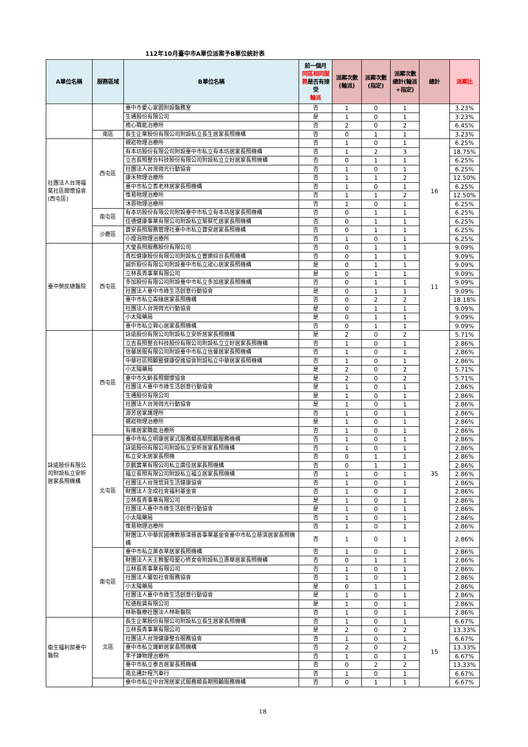112年10月臺中市A單位派案予B單位統計表
| A單位名稱 | 服務區域 | B單位名稱 | 前一個月 同區相同服務 是否有接受 輪派 | 派案次數(輪派) | 派案次數(指定) | 派案次數總計(輪派+指定) | 總計 | 派案比 |
| --- | --- | --- | --- | --- | --- | --- | --- | --- |
| | | 臺中市愛心家園附設醫務室 | 否 | 1 | 0 | 1 | | 3.23% |
| | | 生通股份有限公司 | 是 | 1 | 0 | 1 | | 3.23% |
| | | 癒心職能治療所 | 否 | 2 | 0 | 2 | | 6.45% |
| | 南區 | 長生企業股份有限公司附設私立長生居家長照機構 | 否 | 0 | 1 | 1 | | 3.23% |
| 社團法人台灣福氣社區關懷協會(西屯區) | 西屯區 | 親崧物理治療所 | 否 | 1 | 0 | 1 | 16 | 6.25% |
| | | 有本坊股份有限公司附設臺中市私立有本坊居家長照機構 | 否 | 1 | 2 | 3 | | 18.75% |
| | | 立吉長照整合科技股份有限公司附設私立立好居家長照機構 | 否 | 0 | 1 | 1 | | 6.25% |
| | | 社團法人台灣微光行動協會 | 否 | 1 | 0 | 1 | | 6.25% |
| | | 康禾物理治療所 | 否 | 1 | 1 | 2 | | 12.50% |
| | | 臺中市私立耆老林居家長照機構 | 否 | 1 | 0 | 1 | | 6.25% |
| | | 惟易物理治療所 | 否 | 1 | 1 | 2 | | 12.50% |
| | | 沐恩物理治療所 | 否 | 1 | 0 | 1 | | 6.25% |
| | 南屯區 | 有本坊股份有限公司附設臺中市私立有本坊居家長照機構 | 否 | 0 | 1 | 1 | | 6.25% |
| | | 佳德健康事業有限公司附設私立幫幫忙居家長照機構 | 否 | 0 | 1 | 1 | | 6.25% |
| | 沙鹿區 | 寶安長照服務管理社臺中市私立寶安居家長照機構 | 否 | 0 | 1 | 1 | | 6.25% |
| | | 小燈泡物理治療所 | 否 | 1 | 0 | 1 | | 6.25% |
| 臺中榮民總醫院 | 西屯區 | 大瑩長照服務股份有限公司 | 否 | 0 | 1 | 1 | 11 | 9.09% |
| | | 青松健康股份有限公司附設私立豐樂綜合長照機構 | 否 | 0 | 1 | 1 | | 9.09% |
| | | 誠忻股份有限公司附設臺中市私立宬心居家長照機構 | 是 | 0 | 1 | 1 | | 9.09% |
| | | 立林長青事業有限公司 | 是 | 0 | 1 | 1 | | 9.09% |
| | | 多加股份有限公司附設臺中市私立多加居家長照機構 | 否 | 0 | 1 | 1 | | 9.09% |
| | | 社團法人臺中市綠生活創意行動協會 | 是 | 0 | 1 | 1 | | 9.09% |
| | | 臺中市私立森緣居家長照機構 | 否 | 0 | 2 | 2 | | 18.18% |
| | | 社團法人台灣微光行動協會 | 是 | 0 | 1 | 1 | | 9.09% |
| | | 小太陽藥局 | 是 | 0 | 1 | 1 | | 9.09% |
| | | 臺中市私立舜心居家長照機構 | 否 | 0 | 1 | 1 | | 9.09% |
| 詠遠股份有限公司附設私立安昕居家長照機構 | 西屯區 | 詠遠股份有限公司附設私立安昕居家長照機構 | 是 | 2 | 0 | 2 | 35 | 5.71% |
| | | 立吉長照整合科技股份有限公司附設私立立好居家長照機構 | 否 | 1 | 0 | 1 | | 2.86% |
| | | 信馨居服有限公司附設臺中市私立信馨居家長照機構 | 否 | 1 | 0 | 1 | | 2.86% |
| | | 中華社區照顧暨健康促進協會附設私立中華居家長照機構 | 否 | 1 | 0 | 1 | | 2.86% |
| | | 小太陽藥局 | 是 | 2 | 0 | 2 | | 5.71% |
| | | 臺中市久齡長照關懷協會 | 是 | 2 | 0 | 2 | | 5.71% |
| | | 社團法人臺中市綠生活創意行動協會 | 是 | 1 | 0 | 1 | | 2.86% |
| | | 生通股份有限公司 | 是 | 1 | 0 | 1 | | 2.86% |
| | | 社團法人台灣微光行動協會 | 是 | 1 | 0 | 1 | | 2.86% |
| | | 源芳居家護理所 | 否 | 1 | 0 | 1 | | 2.86% |
| | | 親崧物理治療所 | 是 | 1 | 0 | 1 | | 2.86% |
| | | 有維居家職能治療所 | 否 | 1 | 0 | 1 | | 2.86% |
| | 北屯區 | 臺中市私立明康居家式服務類長期照顧服務機構 | 否 | 1 | 0 | 1 | | 2.86% |
| | | 詠遠股份有限公司附設私立安昕居家長照機構 | 否 | 1 | 0 | 1 | | 2.86% |
| | | 私立安禾居家長照機 | 否 | 0 | 1 | 1 | | 2.86% |
| | | 京鶴實業有限公司私立廣佳居家長照機構 | 否 | 0 | 1 | 1 | | 2.86% |
| | | 福立長照有限公司附設私立福立居家長照機構 | 否 | 1 | 0 | 1 | | 2.86% |
| | | 社團法人台灣悠貝生活健康協會 | 否 | 1 | 0 | 1 | | 2.86% |
| | | 財團法人全成社會福利基金會 | 否 | 1 | 0 | 1 | | 2.86% |
| | | 立林長青事業有限公司 | 是 | 1 | 0 | 1 | | 2.86% |
| | | 社團法人臺中市綠生活創意行動協會 | 是 | 1 | 0 | 1 | | 2.86% |
| | | 小太陽藥局 | 否 | 1 | 0 | 1 | | 2.86% |
| | | 惟易物理治療所 | 否 | 1 | 0 | 1 | | 2.86% |
| | | 財團法人中華民國佛教慈濟慈善事業基金會臺中市私立慈濟居家長照機構 | 否 | 1 | 0 | 1 | | 2.86% |
| | 南屯區 | 臺中市私立薰衣草居家長照機構 | 否 | 1 | 0 | 1 | | 2.86% |
| | | 財團法人天主教聖母聖心修女會附設私立惠華居家長照機構 | 否 | 0 | 1 | 1 | | 2.86% |
| | | 立林長青事業有限公司 | 否 | 1 | 0 | 1 | | 2.86% |
| | | 社團法人馨如社會服務協會 | 否 | 1 | 0 | 1 | | 2.86% |
| | | 小太陽藥局 | 是 | 0 | 1 | 1 | | 2.86% |
| | | 社團法人臺中市綠生活創意行動協會 | 是 | 1 | 0 | 1 | | 2.86% |
| | | 松德租賃有限公司 | 是 | 1 | 0 | 1 | | 2.86% |
| | | 林新醫療社團法人林新醫院 | 否 | 1 | 0 | 1 | | 2.86% |
| 衛生福利部臺中醫院 | 北區 | 長生企業股份有限公司附設私立長生居家長照機構 | 否 | 1 | 0 | 1 | 15 | 6.67% |
| | | 立林長青事業有限公司 | 是 | 2 | 0 | 2 | | 13.33% |
| | | 社團法人台灣健康整合服務協會 | 否 | 1 | 0 | 1 | | 6.67% |
| | | 臺中市私立護齡居家長照機構 | 否 | 2 | 0 | 2 | | 13.33% |
| | | 李子謙物理治療所 | 否 | 1 | 0 | 1 | | 6.67% |
| | | 臺中市私立泰吉居家長照機構 | 否 | 0 | 2 | 2 | | 13.33% |
| | | 南北通計程汽車行 | 否 | 1 | 0 | 1 | | 6.67% |
| | | 臺中市私立中台灣居家式服務類長期照顧服務機構 | 否 | 0 | 1 | 1 | | 6.67% |
18